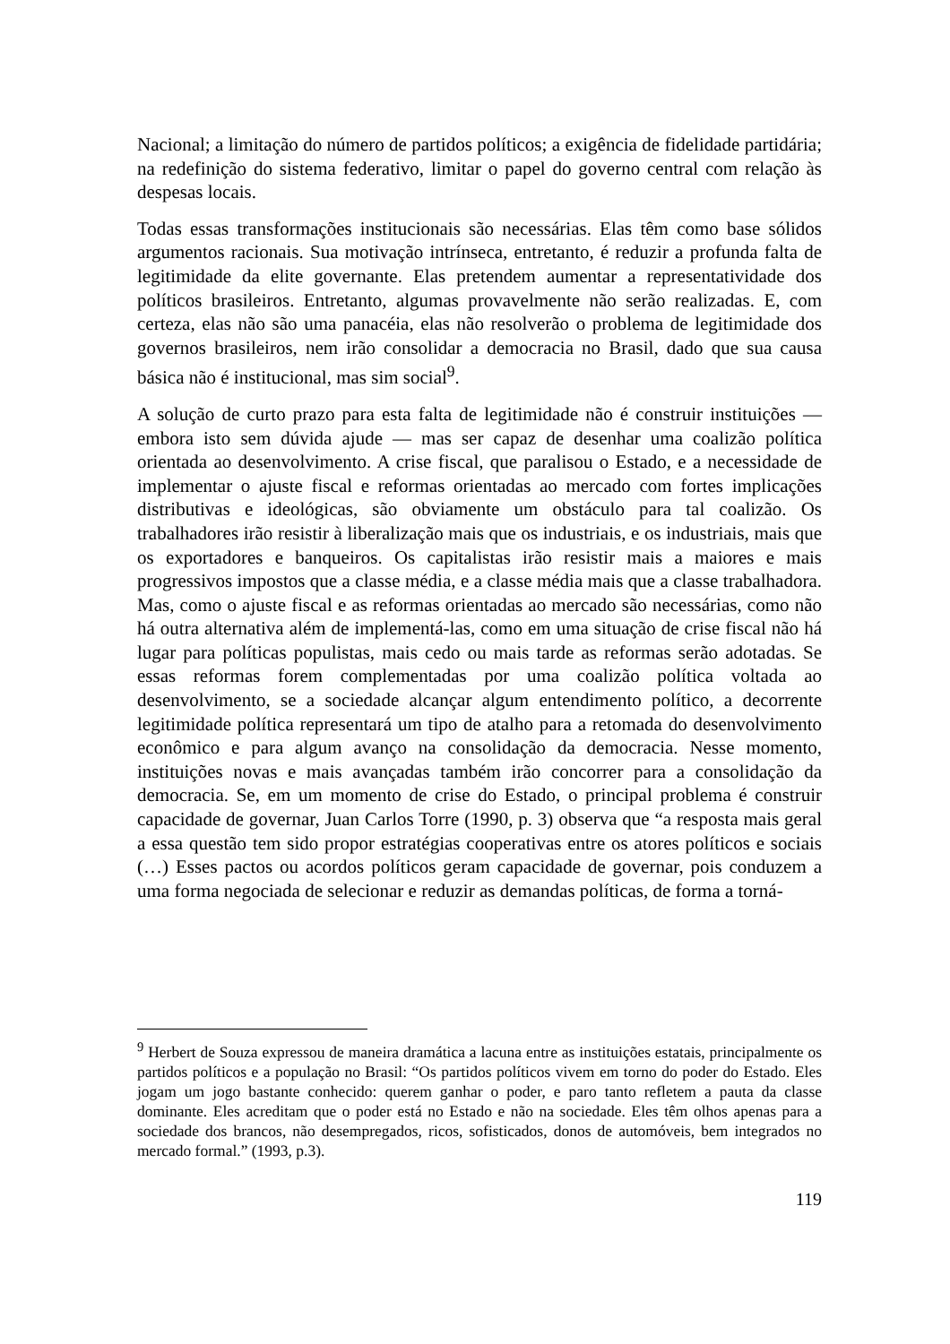Nacional; a limitação do número de partidos políticos; a exigência de fidelidade partidária; na redefinição do sistema federativo, limitar o papel do governo central com relação às despesas locais.
Todas essas transformações institucionais são necessárias. Elas têm como base sólidos argumentos racionais. Sua motivação intrínseca, entretanto, é reduzir a profunda falta de legitimidade da elite governante. Elas pretendem aumentar a representatividade dos políticos brasileiros. Entretanto, algumas provavelmente não serão realizadas. E, com certeza, elas não são uma panacéia, elas não resolverão o problema de legitimidade dos governos brasileiros, nem irão consolidar a democracia no Brasil, dado que sua causa básica não é institucional, mas sim social<sup>9</sup>.
A solução de curto prazo para esta falta de legitimidade não é construir instituições — embora isto sem dúvida ajude — mas ser capaz de desenhar uma coalizão política orientada ao desenvolvimento. A crise fiscal, que paralisou o Estado, e a necessidade de implementar o ajuste fiscal e reformas orientadas ao mercado com fortes implicações distributivas e ideológicas, são obviamente um obstáculo para tal coalizão. Os trabalhadores irão resistir à liberalização mais que os industriais, e os industriais, mais que os exportadores e banqueiros. Os capitalistas irão resistir mais a maiores e mais progressivos impostos que a classe média, e a classe média mais que a classe trabalhadora. Mas, como o ajuste fiscal e as reformas orientadas ao mercado são necessárias, como não há outra alternativa além de implementá-las, como em uma situação de crise fiscal não há lugar para políticas populistas, mais cedo ou mais tarde as reformas serão adotadas. Se essas reformas forem complementadas por uma coalizão política voltada ao desenvolvimento, se a sociedade alcançar algum entendimento político, a decorrente legitimidade política representará um tipo de atalho para a retomada do desenvolvimento econômico e para algum avanço na consolidação da democracia. Nesse momento, instituições novas e mais avançadas também irão concorrer para a consolidação da democracia. Se, em um momento de crise do Estado, o principal problema é construir capacidade de governar, Juan Carlos Torre (1990, p. 3) observa que “a resposta mais geral a essa questão tem sido propor estratégias cooperativas entre os atores políticos e sociais (…) Esses pactos ou acordos políticos geram capacidade de governar, pois conduzem a uma forma negociada de selecionar e reduzir as demandas políticas, de forma a torná-
<sup>9</sup> Herbert de Souza expressou de maneira dramática a lacuna entre as instituições estatais, principalmente os partidos políticos e a população no Brasil: “Os partidos políticos vivem em torno do poder do Estado. Eles jogam um jogo bastante conhecido: querem ganhar o poder, e paro tanto refletem a pauta da classe dominante. Eles acreditam que o poder está no Estado e não na sociedade. Eles têm olhos apenas para a sociedade dos brancos, não desempregados, ricos, sofisticados, donos de automóveis, bem integrados no mercado formal.” (1993, p.3).
119